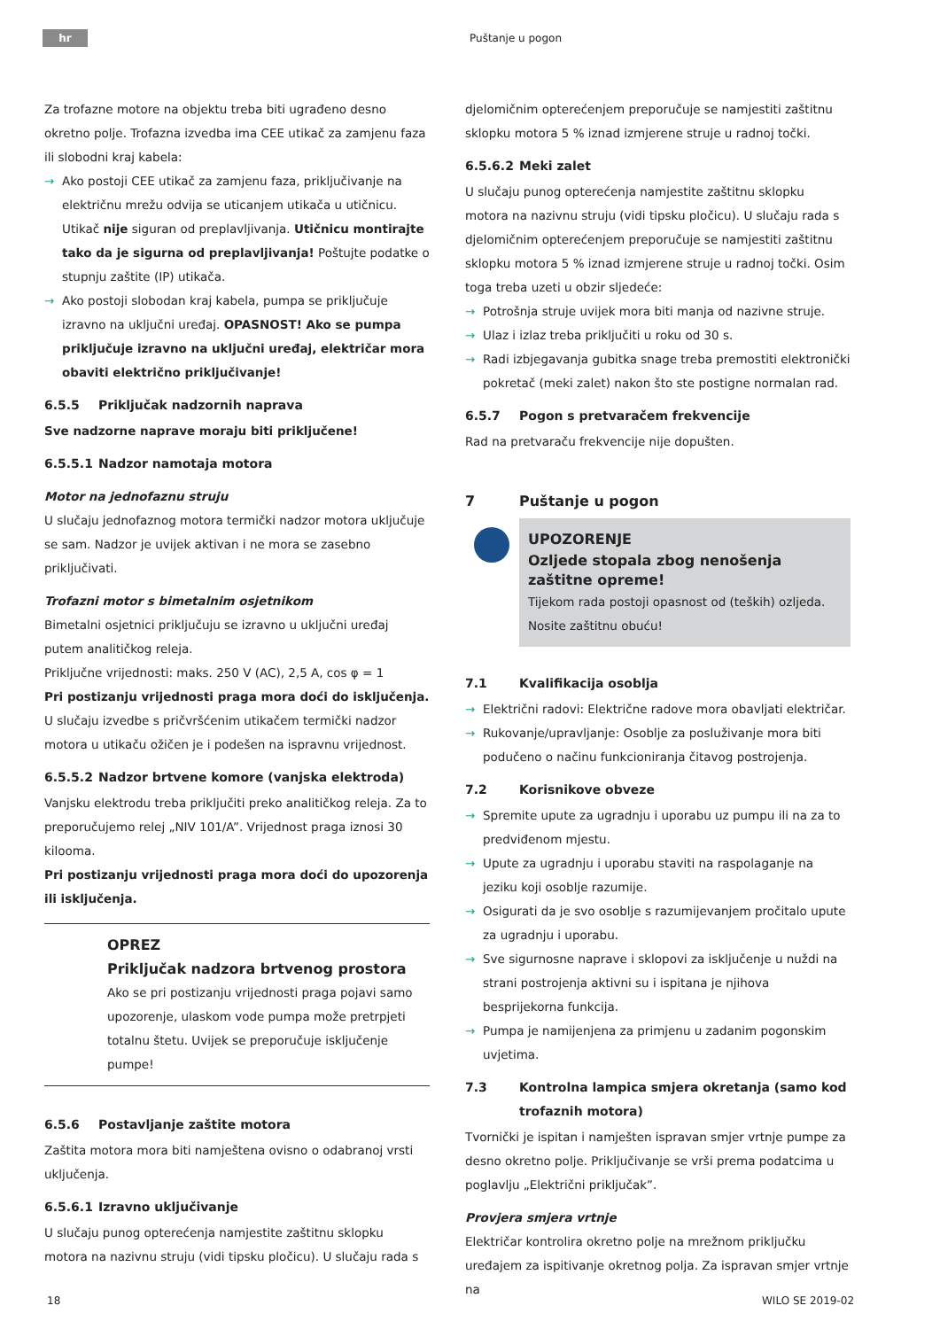hr Puštanje u pogon
Za trofazne motore na objektu treba biti ugrađeno desno okretno polje. Trofazna izvedba ima CEE utikač za zamjenu faza ili slobodni kraj kabela:
→ Ako postoji CEE utikač za zamjenu faza, priključivanje na električnu mrežu odvija se uticanjem utikača u utičnicu. Utikač nije siguran od preplavljivanja. Utičnicu montirajte tako da je sigurna od preplavljivanja! Poštujte podatke o stupnju zaštite (IP) utikača.
→ Ako postoji slobodan kraj kabela, pumpa se priključuje izravno na uključni uređaj. OPASNOST! Ako se pumpa priključuje izravno na uključni uređaj, električar mora obaviti električno priključivanje!
6.5.5 Priključak nadzornih naprava
Sve nadzorne naprave moraju biti priključene!
6.5.5.1 Nadzor namotaja motora
Motor na jednofaznu struju
U slučaju jednofaznog motora termički nadzor motora uključuje se sam. Nadzor je uvijek aktivan i ne mora se zasebno priključivati.
Trofazni motor s bimetalnim osjetnikom
Bimetalni osjetnici priključuju se izravno u uključni uređaj putem analitičkog releja.
Priključne vrijednosti: maks. 250 V (AC), 2,5 A, cos φ = 1
Pri postizanju vrijednosti praga mora doći do isključenja.
U slučaju izvedbe s pričvršćenim utikačem termički nadzor motora u utikaču ožičen je i podešen na ispravnu vrijednost.
6.5.5.2 Nadzor brtvene komore (vanjska elektroda)
Vanjsku elektrodu treba priključiti preko analitičkog releja. Za to preporučujemo relej „NIV 101/A”. Vrijednost praga iznosi 30 kilooma.
Pri postizanju vrijednosti praga mora doći do upozorenja ili isključenja.
OPREZ
Priključak nadzora brtvenog prostora
Ako se pri postizanju vrijednosti praga pojavi samo upozorenje, ulaskom vode pumpa može pretrpjeti totalnu štetu. Uvijek se preporučuje isključenje pumpe!
6.5.6 Postavljanje zaštite motora
Zaštita motora mora biti namještena ovisno o odabranoj vrsti uključenja.
6.5.6.1 Izravno uključivanje
U slučaju punog opterećenja namjestite zaštitnu sklopku motora na nazivnu struju (vidi tipsku pločicu). U slučaju rada s
djelomičnim opterećenjem preporučuje se namjestiti zaštitnu sklopku motora 5 % iznad izmjerene struje u radnoj točki.
6.5.6.2 Meki zalet
U slučaju punog opterećenja namjestite zaštitnu sklopku motora na nazivnu struju (vidi tipsku pločicu). U slučaju rada s djelomičnim opterećenjem preporučuje se namjestiti zaštitnu sklopku motora 5 % iznad izmjerene struje u radnoj točki. Osim toga treba uzeti u obzir sljedeće:
→ Potrošnja struje uvijek mora biti manja od nazivne struje.
→ Ulaz i izlaz treba priključiti u roku od 30 s.
→ Radi izbjegavanja gubitka snage treba premostiti elektronički pokretač (meki zalet) nakon što ste postigne normalan rad.
6.5.7 Pogon s pretvaračem frekvencije
Rad na pretvaraču frekvencije nije dopušten.
7 Puštanje u pogon
UPOZORENJE
Ozljede stopala zbog nenošenja zaštitne opreme!
Tijekom rada postoji opasnost od (teških) ozljeda. Nosite zaštitnu obuću!
7.1 Kvalifikacija osoblja
→ Električni radovi: Električne radove mora obavljati električar.
→ Rukovanje/upravljanje: Osoblje za posluživanje mora biti podučeno o načinu funkcioniranja čitavog postrojenja.
7.2 Korisnikove obveze
→ Spremite upute za ugradnju i uporabu uz pumpu ili na za to predviđenom mjestu.
→ Upute za ugradnju i uporabu staviti na raspolaganje na jeziku koji osoblje razumije.
→ Osigurati da je svo osoblje s razumijevanjem pročitalo upute za ugradnju i uporabu.
→ Sve sigurnosne naprave i sklopovi za isključenje u nuždi na strani postrojenja aktivni su i ispitana je njihova besprijekorna funkcija.
→ Pumpa je namijenjena za primjenu u zadanim pogonskim uvjetima.
7.3 Kontrolna lampica smjera okretanja (samo kod trofaznih motora)
Tvornički je ispitan i namješten ispravan smjer vrtnje pumpe za desno okretno polje. Priključivanje se vrši prema podatcima u poglavlju „Električni priključak”.
Provjera smjera vrtnje
Električar kontrolira okretno polje na mrežnom priključku uređajem za ispitivanje okretnog polja. Za ispravan smjer vrtnje na
18 WILO SE 2019-02